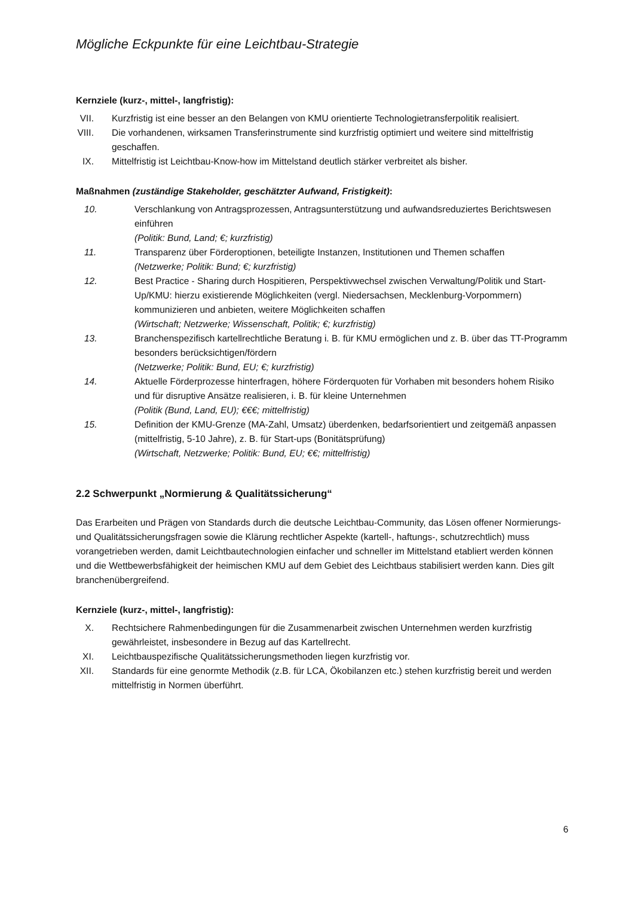Mögliche Eckpunkte für eine Leichtbau-Strategie
Kernziele (kurz-, mittel-, langfristig):
VII. Kurzfristig ist eine besser an den Belangen von KMU orientierte Technologietransferpolitik realisiert.
VIII. Die vorhandenen, wirksamen Transferinstrumente sind kurzfristig optimiert und weitere sind mittelfristig geschaffen.
IX. Mittelfristig ist Leichtbau-Know-how im Mittelstand deutlich stärker verbreitet als bisher.
Maßnahmen (zuständige Stakeholder, geschätzter Aufwand, Fristigkeit):
10. Verschlankung von Antragsprozessen, Antragsunterstützung und aufwandsreduziertes Berichtswesen einführen
(Politik: Bund, Land; €; kurzfristig)
11. Transparenz über Förderoptionen, beteiligte Instanzen, Institutionen und Themen schaffen
(Netzwerke; Politik: Bund; €; kurzfristig)
12. Best Practice - Sharing durch Hospitieren, Perspektivwechsel zwischen Verwaltung/Politik und Start-Up/KMU: hierzu existierende Möglichkeiten (vergl. Niedersachsen, Mecklenburg-Vorpommern) kommunizieren und anbieten, weitere Möglichkeiten schaffen
(Wirtschaft; Netzwerke; Wissenschaft, Politik; €; kurzfristig)
13. Branchenspezifisch kartellrechtliche Beratung i. B. für KMU ermöglichen und z. B. über das TT-Programm besonders berücksichtigen/fördern
(Netzwerke; Politik: Bund, EU; €; kurzfristig)
14. Aktuelle Förderprozesse hinterfragen, höhere Förderquoten für Vorhaben mit besonders hohem Risiko und für disruptive Ansätze realisieren, i. B. für kleine Unternehmen
(Politik (Bund, Land, EU); €€€; mittelfristig)
15. Definition der KMU-Grenze (MA-Zahl, Umsatz) überdenken, bedarfsorientiert und zeitgemäß anpassen (mittelfristig, 5-10 Jahre), z. B. für Start-ups (Bonitätsprüfung)
(Wirtschaft, Netzwerke; Politik: Bund, EU; €€; mittelfristig)
2.2 Schwerpunkt „Normierung & Qualitätssicherung“
Das Erarbeiten und Prägen von Standards durch die deutsche Leichtbau-Community, das Lösen offener Normierungs- und Qualitätssicherungsfragen sowie die Klärung rechtlicher Aspekte (kartell-, haftungs-, schutzrechtlich) muss vorangetrieben werden, damit Leichtbautechnologien einfacher und schneller im Mittelstand etabliert werden können und die Wettbewerbsfähigkeit der heimischen KMU auf dem Gebiet des Leichtbaus stabilisiert werden kann. Dies gilt branchenübergreifend.
Kernziele (kurz-, mittel-, langfristig):
X. Rechtsichere Rahmenbedingungen für die Zusammenarbeit zwischen Unternehmen werden kurzfristig gewährleistet, insbesondere in Bezug auf das Kartellrecht.
XI. Leichtbauspezifische Qualitätssicherungsmethoden liegen kurzfristig vor.
XII. Standards für eine genormte Methodik (z.B. für LCA, Ökobilanzen etc.) stehen kurzfristig bereit und werden mittelfristig in Normen überführt.
6